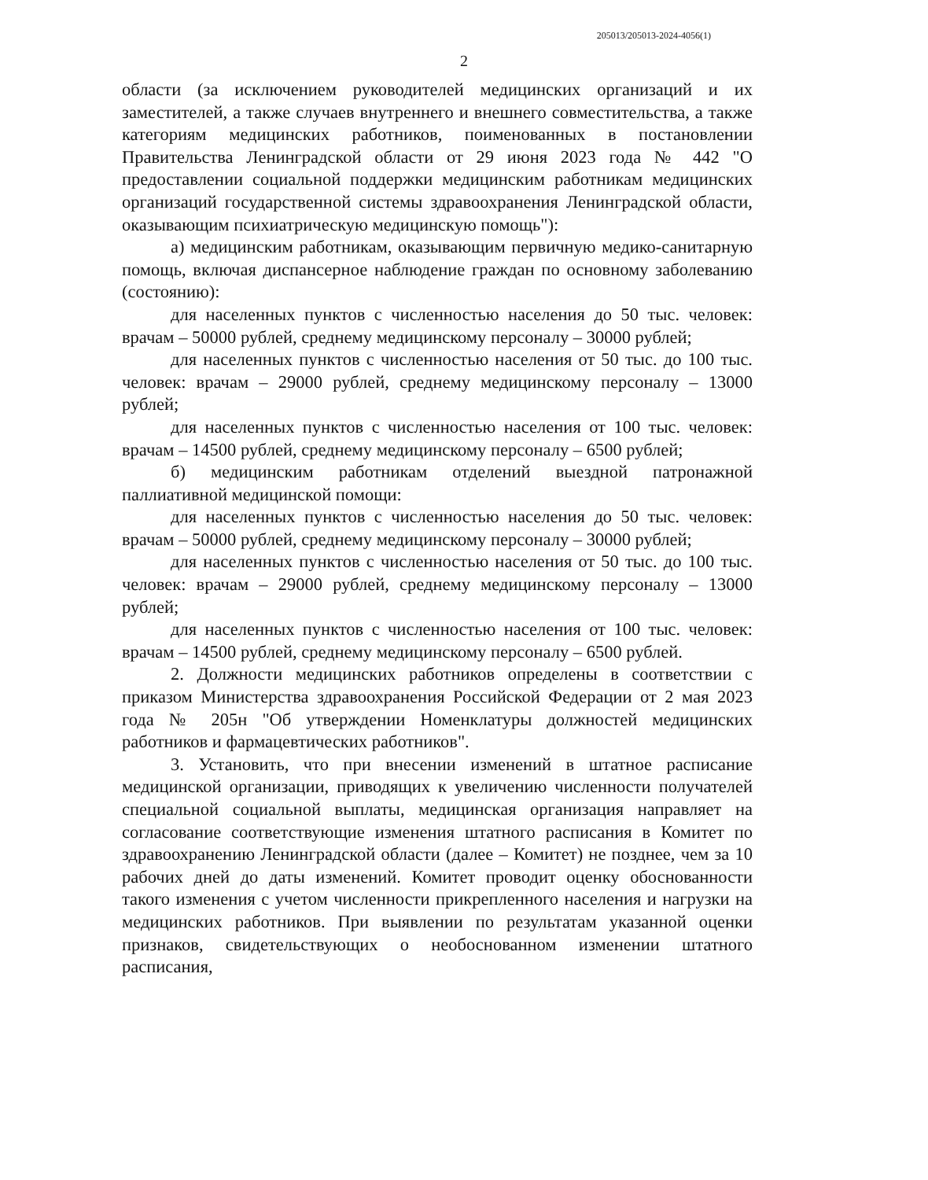205013/205013-2024-4056(1)
2
области (за исключением руководителей медицинских организаций и их заместителей, а также случаев внутреннего и внешнего совместительства, а также категориям медицинских работников, поименованных в постановлении Правительства Ленинградской области от 29 июня 2023 года № 442 "О предоставлении социальной поддержки медицинским работникам медицинских организаций государственной системы здравоохранения Ленинградской области, оказывающим психиатрическую медицинскую помощь"):
а) медицинским работникам, оказывающим первичную медико-санитарную помощь, включая диспансерное наблюдение граждан по основному заболеванию (состоянию):
для населенных пунктов с численностью населения до 50 тыс. человек: врачам – 50000 рублей, среднему медицинскому персоналу – 30000 рублей;
для населенных пунктов с численностью населения от 50 тыс. до 100 тыс. человек: врачам – 29000 рублей, среднему медицинскому персоналу – 13000 рублей;
для населенных пунктов с численностью населения от 100 тыс. человек: врачам – 14500 рублей, среднему медицинскому персоналу – 6500 рублей;
б) медицинским работникам отделений выездной патронажной паллиативной медицинской помощи:
для населенных пунктов с численностью населения до 50 тыс. человек: врачам – 50000 рублей, среднему медицинскому персоналу – 30000 рублей;
для населенных пунктов с численностью населения от 50 тыс. до 100 тыс. человек: врачам – 29000 рублей, среднему медицинскому персоналу – 13000 рублей;
для населенных пунктов с численностью населения от 100 тыс. человек: врачам – 14500 рублей, среднему медицинскому персоналу – 6500 рублей.
2. Должности медицинских работников определены в соответствии с приказом Министерства здравоохранения Российской Федерации от 2 мая 2023 года № 205н "Об утверждении Номенклатуры должностей медицинских работников и фармацевтических работников".
3. Установить, что при внесении изменений в штатное расписание медицинской организации, приводящих к увеличению численности получателей специальной социальной выплаты, медицинская организация направляет на согласование соответствующие изменения штатного расписания в Комитет по здравоохранению Ленинградской области (далее – Комитет) не позднее, чем за 10 рабочих дней до даты изменений. Комитет проводит оценку обоснованности такого изменения с учетом численности прикрепленного населения и нагрузки на медицинских работников. При выявлении по результатам указанной оценки признаков, свидетельствующих о необоснованном изменении штатного расписания,